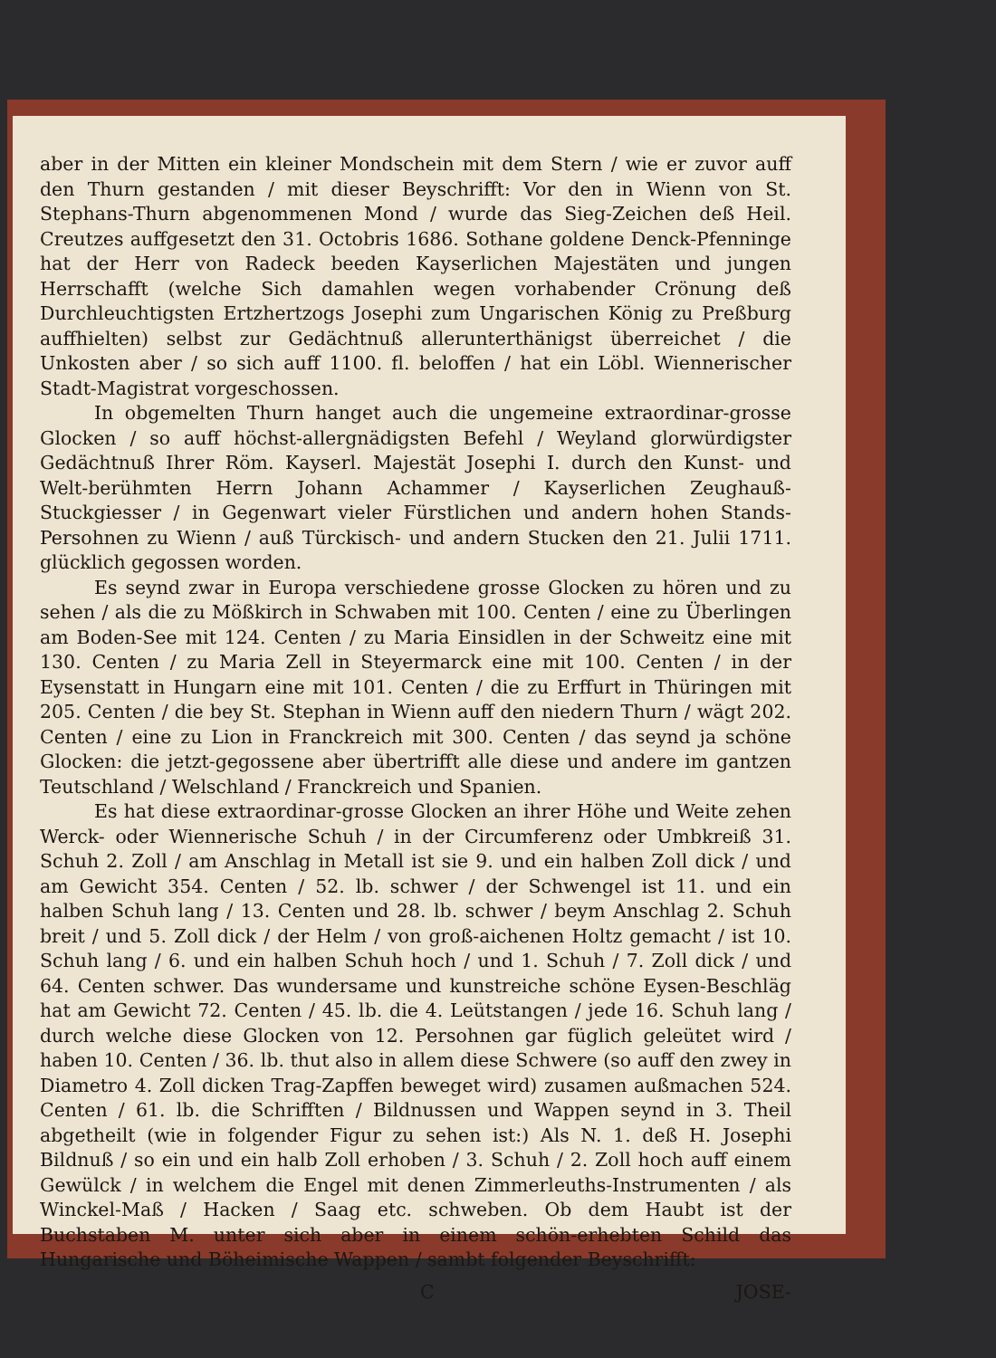aber in der Mitten ein kleiner Mondschein mit dem Stern / wie er zuvor auff den Thurn gestanden / mit dieser Beyschrifft: Vor den in Wienn von St. Stephans-Thurn abgenommenen Mond / wurde das Sieg-Zeichen deß Heil. Creutzes auffgesetzt den 31. Octobris 1686. Sothane goldene Denck-Pfenninge hat der Herr von Radeck beeden Kayserlichen Majestäten und jungen Herrschafft (welche Sich damahlen wegen vorhabender Crönung deß Durchleuchtigsten Ertzhertzogs Josephi zum Ungarischen König zu Preßburg auffhielten) selbst zur Gedächtnuß allerunterthänigst überreichet / die Unkosten aber / so sich auff 1100. fl. beloffen / hat ein Löbl. Wiennerischer Stadt-Magistrat vorgeschossen.
In obgemelten Thurn hanget auch die ungemeine extraordinar-grosse Glocken / so auff höchst-allergnädigsten Befehl / Weyland glorwürdigster Gedächtnuß Ihrer Röm. Kayserl. Majestät Josephi I. durch den Kunst- und Welt-berühmten Herrn Johann Achammer / Kayserlichen Zeughauß-Stuckgiesser / in Gegenwart vieler Fürstlichen und andern hohen Stands-Persohnen zu Wienn / auß Türckisch- und andern Stucken den 21. Julii 1711. glücklich gegossen worden.
Es seynd zwar in Europa verschiedene grosse Glocken zu hören und zu sehen / als die zu Mößkirch in Schwaben mit 100. Centen / eine zu Überlingen am Boden-See mit 124. Centen / zu Maria Einsidlen in der Schweitz eine mit 130. Centen / zu Maria Zell in Steyermarck eine mit 100. Centen / in der Eysenstatt in Hungarn eine mit 101. Centen / die zu Erffurt in Thüringen mit 205. Centen / die bey St. Stephan in Wienn auff den niedern Thurn / wägt 202. Centen / eine zu Lion in Franckreich mit 300. Centen / das seynd ja schöne Glocken: die jetzt-gegossene aber übertrifft alle diese und andere im gantzen Teutschland / Welschland / Franckreich und Spanien.
Es hat diese extraordinar-grosse Glocken an ihrer Höhe und Weite zehen Werck- oder Wiennerische Schuh / in der Circumferenz oder Umbkreiß 31. Schuh 2. Zoll / am Anschlag in Metall ist sie 9. und ein halben Zoll dick / und am Gewicht 354. Centen / 52. lb. schwer / der Schwengel ist 11. und ein halben Schuh lang / 13. Centen und 28. lb. schwer / beym Anschlag 2. Schuh breit / und 5. Zoll dick / der Helm / von groß-aichenen Holtz gemacht / ist 10. Schuh lang / 6. und ein halben Schuh hoch / und 1. Schuh / 7. Zoll dick / und 64. Centen schwer. Das wundersame und kunstreiche schöne Eysen-Beschläg hat am Gewicht 72. Centen / 45. lb. die 4. Leütstangen / jede 16. Schuh lang / durch welche diese Glocken von 12. Persohnen gar füglich geleütet wird / haben 10. Centen / 36. lb. thut also in allem diese Schwere (so auff den zwey in Diametro 4. Zoll dicken Trag-Zapffen beweget wird) zusamen außmachen 524. Centen / 61. lb. die Schrifften / Bildnussen und Wappen seynd in 3. Theil abgetheilt (wie in folgender Figur zu sehen ist:) Als N. 1. deß H. Josephi Bildnuß / so ein und ein halb Zoll erhoben / 3. Schuh / 2. Zoll hoch auff einem Gewülck / in welchem die Engel mit denen Zimmerleuths-Instrumenten / als Winckel-Maß / Hacken / Saag etc. schweben. Ob dem Haubt ist der Buchstaben M. unter sich aber in einem schön-erhebten Schild das Hungarische und Böheimische Wappen / sambt folgender Beyschrifft:
C JOSE-